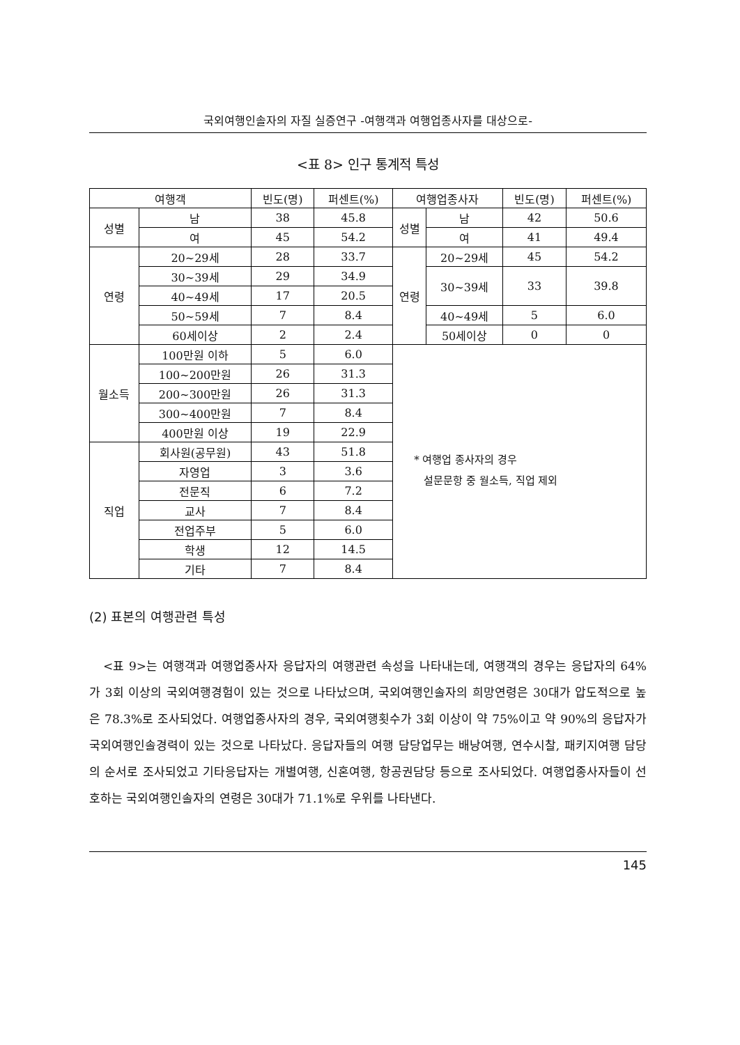국외여행인솔자의 자질 실증연구 -여행객과 여행업종사자를 대상으로-
<표 8> 인구 통계적 특성
| 여행객 | | 빈도(명) | 퍼센트(%) | 여행업종사자 | | 빈도(명) | 퍼센트(%) |
| --- | --- | --- | --- | --- | --- | --- | --- |
| 성별 | 남 | 38 | 45.8 | 성별 | 남 | 42 | 50.6 |
| | 여 | 45 | 54.2 | | 여 | 41 | 49.4 |
| 연령 | 20~29세 | 28 | 33.7 | 연령 | 20~29세 | 45 | 54.2 |
| | 30~39세 | 29 | 34.9 | | 30~39세 | 33 | 39.8 |
| | 40~49세 | 17 | 20.5 | | | | |
| | 50~59세 | 7 | 8.4 | | 40~49세 | 5 | 6.0 |
| | 60세이상 | 2 | 2.4 | | 50세이상 | 0 | 0 |
| 월소득 | 100만원 이하 | 5 | 6.0 | * 여행업 종사자의 경우 설문문항 중 월소득, 직업 제외 | | | |
| | 100~200만원 | 26 | 31.3 | | | | |
| | 200~300만원 | 26 | 31.3 | | | | |
| | 300~400만원 | 7 | 8.4 | | | | |
| | 400만원 이상 | 19 | 22.9 | | | | |
| 직업 | 회사원(공무원) | 43 | 51.8 | | | | |
| | 자영업 | 3 | 3.6 | | | | |
| | 전문직 | 6 | 7.2 | | | | |
| | 교사 | 7 | 8.4 | | | | |
| | 전업주부 | 5 | 6.0 | | | | |
| | 학생 | 12 | 14.5 | | | | |
| | 기타 | 7 | 8.4 | | | | |
(2) 표본의 여행관련 특성
<표 9>는 여행객과 여행업종사자 응답자의 여행관련 속성을 나타내는데, 여행객의 경우는 응답자의 64%가 3회 이상의 국외여행경험이 있는 것으로 나타났으며, 국외여행인솔자의 희망연령은 30대가 압도적으로 높은 78.3%로 조사되었다. 여행업종사자의 경우, 국외여행횟수가 3회 이상이 약 75%이고 약 90%의 응답자가 국외여행인솔경력이 있는 것으로 나타났다. 응답자들의 여행 담당업무는 배낭여행, 연수시찰, 패키지여행 담당의 순서로 조사되었고 기타응답자는 개별여행, 신혼여행, 항공권담당 등으로 조사되었다. 여행업종사자들이 선호하는 국외여행인솔자의 연령은 30대가 71.1%로 우위를 나타낸다.
145